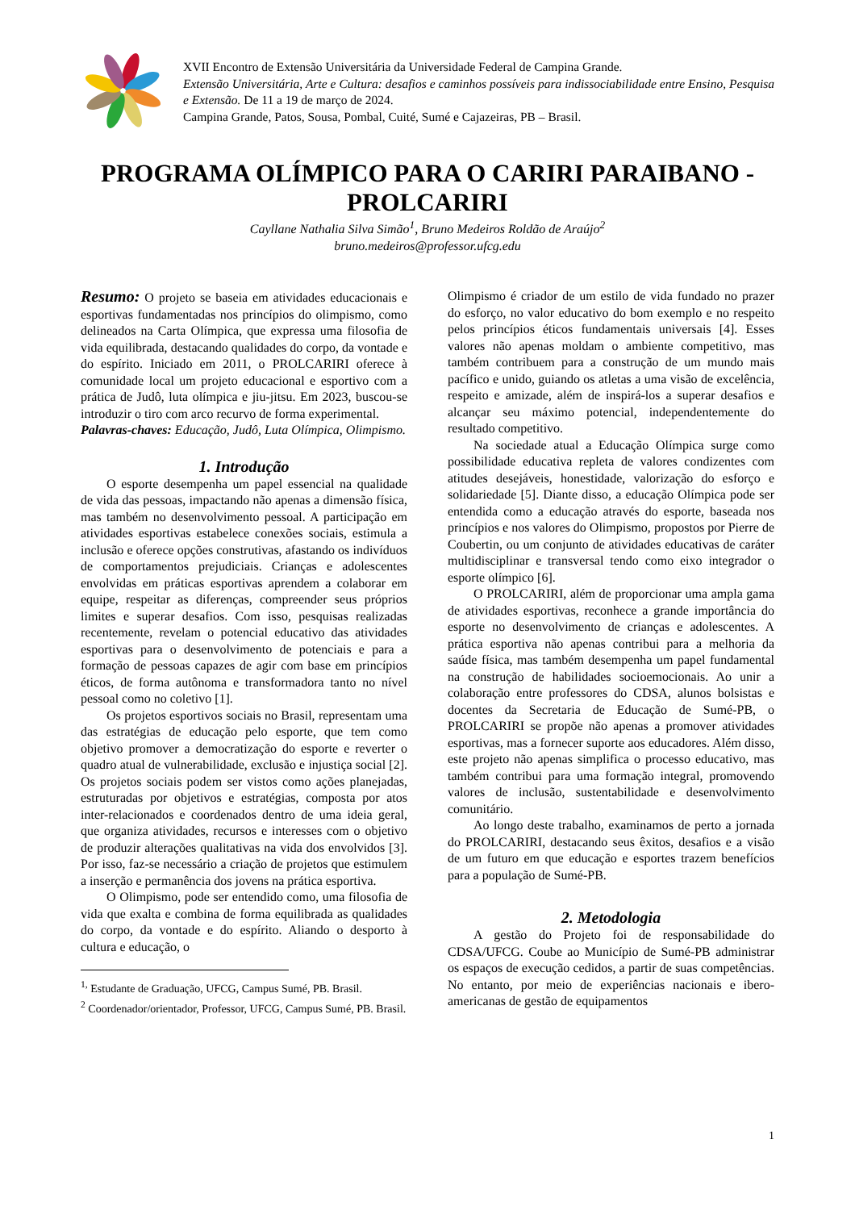XVII Encontro de Extensão Universitária da Universidade Federal de Campina Grande.
Extensão Universitária, Arte e Cultura: desafios e caminhos possíveis para indissociabilidade entre Ensino, Pesquisa e Extensão. De 11 a 19 de março de 2024.
Campina Grande, Patos, Sousa, Pombal, Cuité, Sumé e Cajazeiras, PB – Brasil.
PROGRAMA OLÍMPICO PARA O CARIRI PARAIBANO - PROLCARIRI
Cayllane Nathalia Silva Simão<sup>1</sup>, Bruno Medeiros Roldão de Araújo<sup>2</sup>
bruno.medeiros@professor.ufcg.edu
Resumo: O projeto se baseia em atividades educacionais e esportivas fundamentadas nos princípios do olimpismo, como delineados na Carta Olímpica, que expressa uma filosofia de vida equilibrada, destacando qualidades do corpo, da vontade e do espírito. Iniciado em 2011, o PROLCARIRI oferece à comunidade local um projeto educacional e esportivo com a prática de Judô, luta olímpica e jiu-jitsu. Em 2023, buscou-se introduzir o tiro com arco recurvo de forma experimental.
Palavras-chaves: Educação, Judô, Luta Olímpica, Olimpismo.
1. Introdução
O esporte desempenha um papel essencial na qualidade de vida das pessoas, impactando não apenas a dimensão física, mas também no desenvolvimento pessoal. A participação em atividades esportivas estabelece conexões sociais, estimula a inclusão e oferece opções construtivas, afastando os indivíduos de comportamentos prejudiciais. Crianças e adolescentes envolvidas em práticas esportivas aprendem a colaborar em equipe, respeitar as diferenças, compreender seus próprios limites e superar desafios. Com isso, pesquisas realizadas recentemente, revelam o potencial educativo das atividades esportivas para o desenvolvimento de potenciais e para a formação de pessoas capazes de agir com base em princípios éticos, de forma autônoma e transformadora tanto no nível pessoal como no coletivo [1].
Os projetos esportivos sociais no Brasil, representam uma das estratégias de educação pelo esporte, que tem como objetivo promover a democratização do esporte e reverter o quadro atual de vulnerabilidade, exclusão e injustiça social [2]. Os projetos sociais podem ser vistos como ações planejadas, estruturadas por objetivos e estratégias, composta por atos inter-relacionados e coordenados dentro de uma ideia geral, que organiza atividades, recursos e interesses com o objetivo de produzir alterações qualitativas na vida dos envolvidos [3]. Por isso, faz-se necessário a criação de projetos que estimulem a inserção e permanência dos jovens na prática esportiva.
O Olimpismo, pode ser entendido como, uma filosofia de vida que exalta e combina de forma equilibrada as qualidades do corpo, da vontade e do espírito. Aliando o desporto à cultura e educação, o
<sup>1,</sup> Estudante de Graduação, UFCG, Campus Sumé, PB. Brasil.
<sup>2</sup> Coordenador/orientador, Professor, UFCG, Campus Sumé, PB. Brasil.
Olimpismo é criador de um estilo de vida fundado no prazer do esforço, no valor educativo do bom exemplo e no respeito pelos princípios éticos fundamentais universais [4]. Esses valores não apenas moldam o ambiente competitivo, mas também contribuem para a construção de um mundo mais pacífico e unido, guiando os atletas a uma visão de excelência, respeito e amizade, além de inspirá-los a superar desafios e alcançar seu máximo potencial, independentemente do resultado competitivo.
Na sociedade atual a Educação Olímpica surge como possibilidade educativa repleta de valores condizentes com atitudes desejáveis, honestidade, valorização do esforço e solidariedade [5]. Diante disso, a educação Olímpica pode ser entendida como a educação através do esporte, baseada nos princípios e nos valores do Olimpismo, propostos por Pierre de Coubertin, ou um conjunto de atividades educativas de caráter multidisciplinar e transversal tendo como eixo integrador o esporte olímpico [6].
O PROLCARIRI, além de proporcionar uma ampla gama de atividades esportivas, reconhece a grande importância do esporte no desenvolvimento de crianças e adolescentes. A prática esportiva não apenas contribui para a melhoria da saúde física, mas também desempenha um papel fundamental na construção de habilidades socioemocionais. Ao unir a colaboração entre professores do CDSA, alunos bolsistas e docentes da Secretaria de Educação de Sumé-PB, o PROLCARIRI se propõe não apenas a promover atividades esportivas, mas a fornecer suporte aos educadores. Além disso, este projeto não apenas simplifica o processo educativo, mas também contribui para uma formação integral, promovendo valores de inclusão, sustentabilidade e desenvolvimento comunitário.
Ao longo deste trabalho, examinamos de perto a jornada do PROLCARIRI, destacando seus êxitos, desafios e a visão de um futuro em que educação e esportes trazem benefícios para a população de Sumé-PB.
2. Metodologia
A gestão do Projeto foi de responsabilidade do CDSA/UFCG. Coube ao Município de Sumé-PB administrar os espaços de execução cedidos, a partir de suas competências. No entanto, por meio de experiências nacionais e ibero-americanas de gestão de equipamentos
1